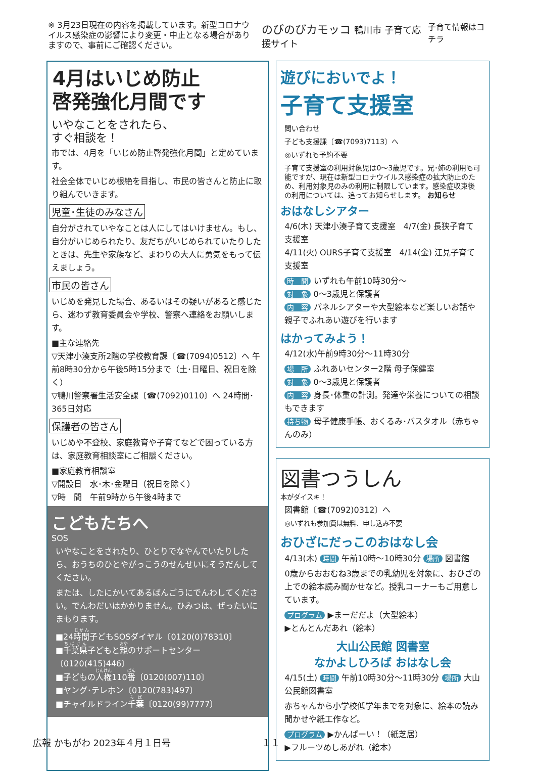※ 3月23日現在の内容を掲載しています。新型コロナウイルス感染症の影響により変更・中止となる場合がありますので、事前にご確認ください。
のびのびカモッコ 鴨川市 子育て応援サイト
子育て情報はコチラ
4月はいじめ防止
啓発強化月間です
いやなことをされたら、
すぐ相談を！
市では、4月を「いじめ防止啓発強化月間」と定めています。
社会全体でいじめ根絶を目指し、市民の皆さんと防止に取り組んでいきます。
児童･生徒のみなさん
自分がされていやなことは人にしてはいけません。もし、自分がいじめられたり、友だちがいじめられていたりしたときは、先生や家族など、まわりの大人に勇気をもって伝えましょう。
市民の皆さん
いじめを発見した場合、あるいはその疑いがあると感じたら、迷わず教育委員会や学校、警察へ連絡をお願いします。
■主な連絡先
▽天津小湊支所2階の学校教育課〔☎(7094)0512〕へ 午前8時30分から午後5時15分まで（土･日曜日、祝日を除く）
▽鴨川警察署生活安全課〔☎(7092)0110〕へ 24時間･365日対応
保護者の皆さん
いじめや不登校、家庭教育や子育てなどで困っている方は、家庭教育相談室にご相談ください。
■家庭教育相談室
▽開設日　水･木･金曜日（祝日を除く）
▽時　間　午前9時から午後4時まで
こどもたちへ
SOS
いやなことをされたり、ひとりでなやんでいたりしたら、おうちのひとやがっこうのせんせいにそうだんしてください。
または、したにかいてあるばんごうにでんわしてください。でんわだいはかかりません。ひみつは、ぜったいにまもります。
■24時間子どもSOSダイヤル〔0120(0)78310〕
■千葉県子どもと親のサポートセンター〔0120(415)446〕
■子どもの人権110番〔0120(007)110〕
■ヤング･テレホン〔0120(783)497〕
■チャイルドライン千葉〔0120(99)7777〕
遊びにおいでよ！
子育て支援室
問い合わせ
子ども支援課〔☎(7093)7113〕へ
◎いずれも予約不要
子育て支援室の利用対象児は0～3歳児です。兄･姉の利用も可能ですが、現在は新型コロナウイルス感染症の拡大防止のため、利用対象児のみの利用に制限しています。感染症収束後の利用については、追ってお知らせします。 お知らせ
おはなしシアター
4/6(木) 天津小湊子育て支援室　4/7(金) 長狭子育て支援室
4/11(火) OURS子育て支援室　4/14(金) 江見子育て支援室
時　間 いずれも午前10時30分～
対　象 0～3歳児と保護者
内　容 パネルシアターや大型絵本など楽しいお話や親子でふれあい遊びを行います
はかってみよう！
4/12(水)午前9時30分～11時30分
場　所 ふれあいセンター2階 母子保健室
対　象 0～3歳児と保護者
内　容 身長･体重の計測。発達や栄養についての相談もできます
持ち物 母子健康手帳、おくるみ･バスタオル（赤ちゃんのみ）
図書つうしん
本がダイスキ！
図書館〔☎(7092)0312〕へ
◎いずれも参加費は無料、申し込み不要
おひざにだっこのおはなし会
4/13(木) 時間 午前10時～10時30分 場所 図書館
0歳からおおむね3歳までの乳幼児を対象に、おひざの上での絵本読み聞かせなど。授乳コーナーもご用意しています。
プログラム ▶まーだだよ（大型絵本）
▶とんとんだあれ（絵本）
大山公民館 図書室
なかよしひろば おはなし会
4/15(土) 時間 午前10時30分～11時30分 場所 大山公民館図書室
赤ちゃんから小学校低学年までを対象に、絵本の読み聞かせや紙工作など。
プログラム ▶かんぱーい！（紙芝居）
▶フルーツめしあがれ（絵本）
広報 かもがわ 2023年４月１日号 １１